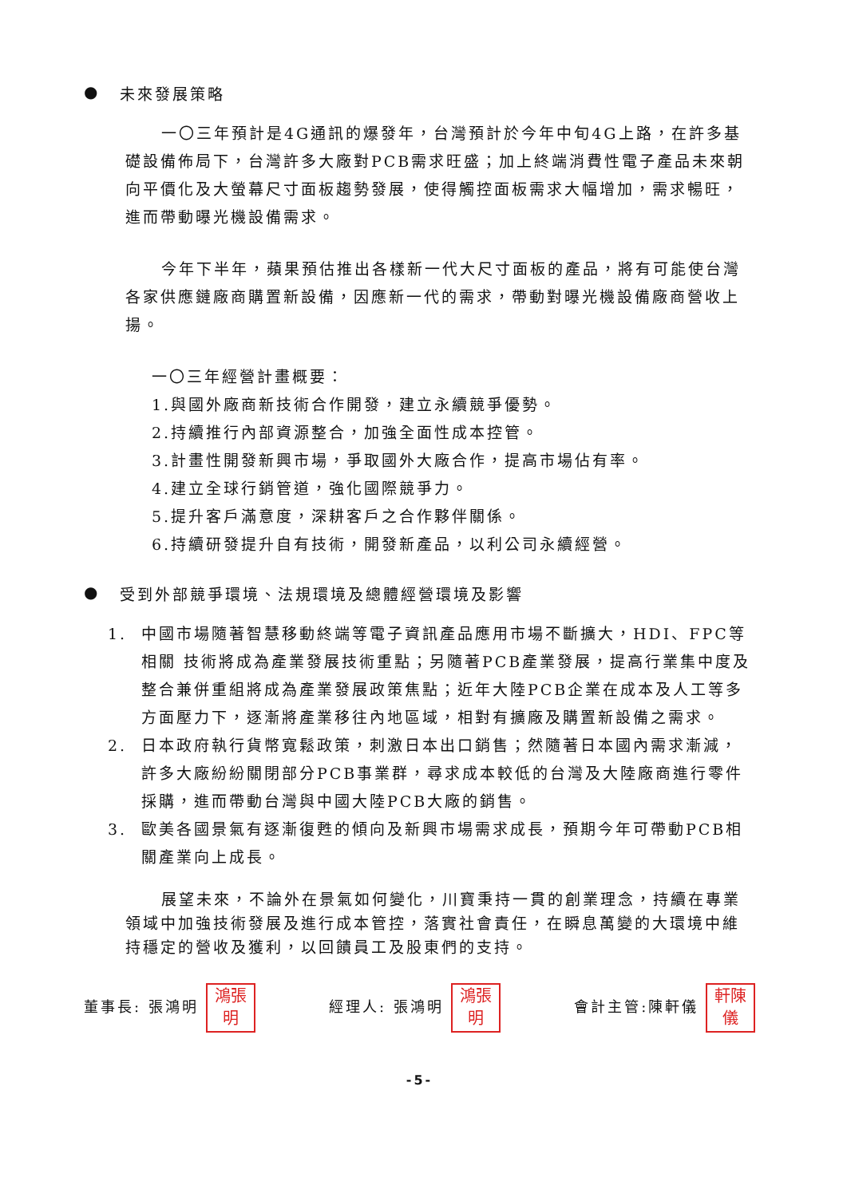● 未來發展策略
一〇三年預計是4G通訊的爆發年，台灣預計於今年中旬4G上路，在許多基礎設備佈局下，台灣許多大廠對PCB需求旺盛；加上終端消費性電子產品未來朝向平價化及大螢幕尺寸面板趨勢發展，使得觸控面板需求大幅增加，需求暢旺，進而帶動曝光機設備需求。
今年下半年，蘋果預估推出各樣新一代大尺寸面板的產品，將有可能使台灣各家供應鏈廠商購置新設備，因應新一代的需求，帶動對曝光機設備廠商營收上揚。
一〇三年經營計畫概要：
1.與國外廠商新技術合作開發，建立永續競爭優勢。
2.持續推行內部資源整合，加強全面性成本控管。
3.計畫性開發新興市場，爭取國外大廠合作，提高市場佔有率。
4.建立全球行銷管道，強化國際競爭力。
5.提升客戶滿意度，深耕客戶之合作夥伴關係。
6.持續研發提升自有技術，開發新產品，以利公司永續經營。
● 受到外部競爭環境、法規環境及總體經營環境及影響
1. 中國市場隨著智慧移動終端等電子資訊產品應用市場不斷擴大，HDI、FPC等相關 技術將成為產業發展技術重點；另隨著PCB產業發展，提高行業集中度及整合兼併重組將成為產業發展政策焦點；近年大陸PCB企業在成本及人工等多方面壓力下，逐漸將產業移往內地區域，相對有擴廠及購置新設備之需求。
2. 日本政府執行貨幣寬鬆政策，刺激日本出口銷售；然隨著日本國內需求漸減，許多大廠紛紛關閉部分PCB事業群，尋求成本較低的台灣及大陸廠商進行零件採購，進而帶動台灣與中國大陸PCB大廠的銷售。
3. 歐美各國景氣有逐漸復甦的傾向及新興市場需求成長，預期今年可帶動PCB相關產業向上成長。
展望未來，不論外在景氣如何變化，川寶秉持一貫的創業理念，持續在專業領域中加強技術發展及進行成本管控，落實社會責任，在瞬息萬變的大環境中維持穩定的營收及獲利，以回饋員工及股東們的支持。
董事長: 張鴻明 鴻張
明 經理人: 張鴻明 鴻張
明 會計主管:陳軒儀 軒陳
儀
-5-